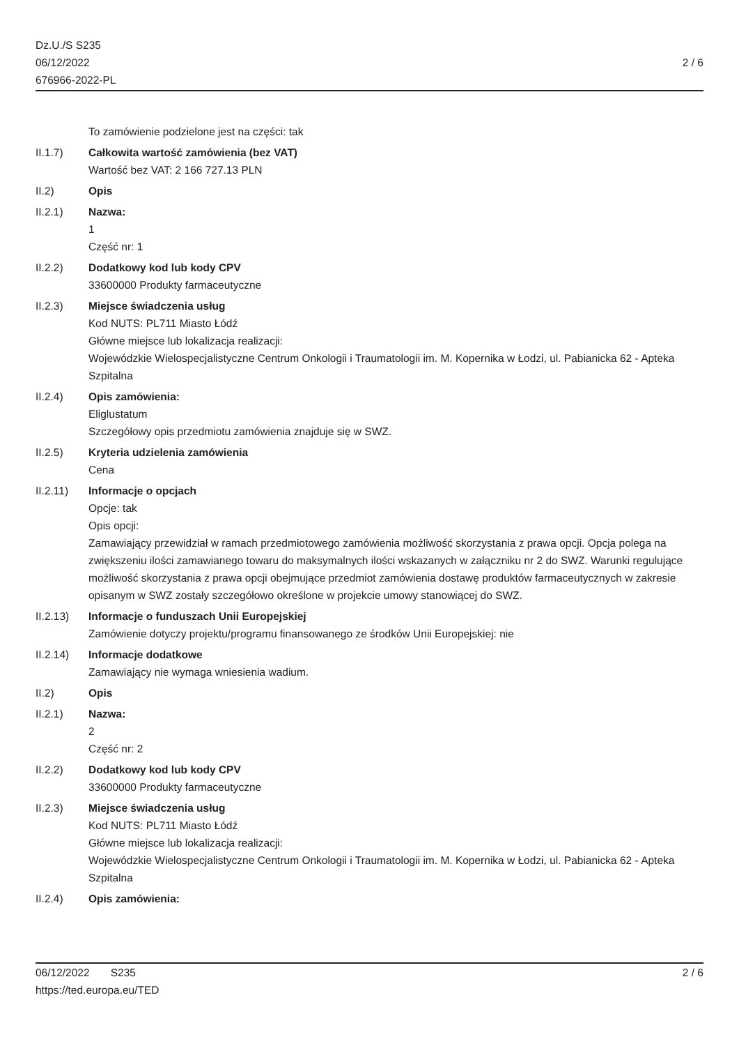Dz.U./S S235
06/12/2022
676966-2022-PL
2 / 6
To zamówienie podzielone jest na części: tak
II.1.7) Całkowita wartość zamówienia (bez VAT)
Wartość bez VAT: 2 166 727.13 PLN
II.2) Opis
II.2.1) Nazwa:
1
Część nr: 1
II.2.2) Dodatkowy kod lub kody CPV
33600000 Produkty farmaceutyczne
II.2.3) Miejsce świadczenia usług
Kod NUTS: PL711 Miasto Łódź
Główne miejsce lub lokalizacja realizacji:
Wojewódzkie Wielospecjalistyczne Centrum Onkologii i Traumatologii im. M. Kopernika w Łodzi, ul. Pabianicka 62 - Apteka Szpitalna
II.2.4) Opis zamówienia:
Eliglustatum
Szczegółowy opis przedmiotu zamówienia znajduje się w SWZ.
II.2.5) Kryteria udzielenia zamówienia
Cena
II.2.11) Informacje o opcjach
Opcje: tak
Opis opcji:
Zamawiający przewidział w ramach przedmiotowego zamówienia możliwość skorzystania z prawa opcji. Opcja polega na zwiększeniu ilości zamawianego towaru do maksymalnych ilości wskazanych w załączniku nr 2 do SWZ. Warunki regulujące możliwość skorzystania z prawa opcji obejmujące przedmiot zamówienia dostawę produktów farmaceutycznych w zakresie opisanym w SWZ zostały szczegółowo określone w projekcie umowy stanowiącej do SWZ.
II.2.13) Informacje o funduszach Unii Europejskiej
Zamówienie dotyczy projektu/programu finansowanego ze środków Unii Europejskiej: nie
II.2.14) Informacje dodatkowe
Zamawiający nie wymaga wniesienia wadium.
II.2) Opis
II.2.1) Nazwa:
2
Część nr: 2
II.2.2) Dodatkowy kod lub kody CPV
33600000 Produkty farmaceutyczne
II.2.3) Miejsce świadczenia usług
Kod NUTS: PL711 Miasto Łódź
Główne miejsce lub lokalizacja realizacji:
Wojewódzkie Wielospecjalistyczne Centrum Onkologii i Traumatologii im. M. Kopernika w Łodzi, ul. Pabianicka 62 - Apteka Szpitalna
II.2.4) Opis zamówienia:
06/12/2022 S235
https://ted.europa.eu/TED
2 / 6